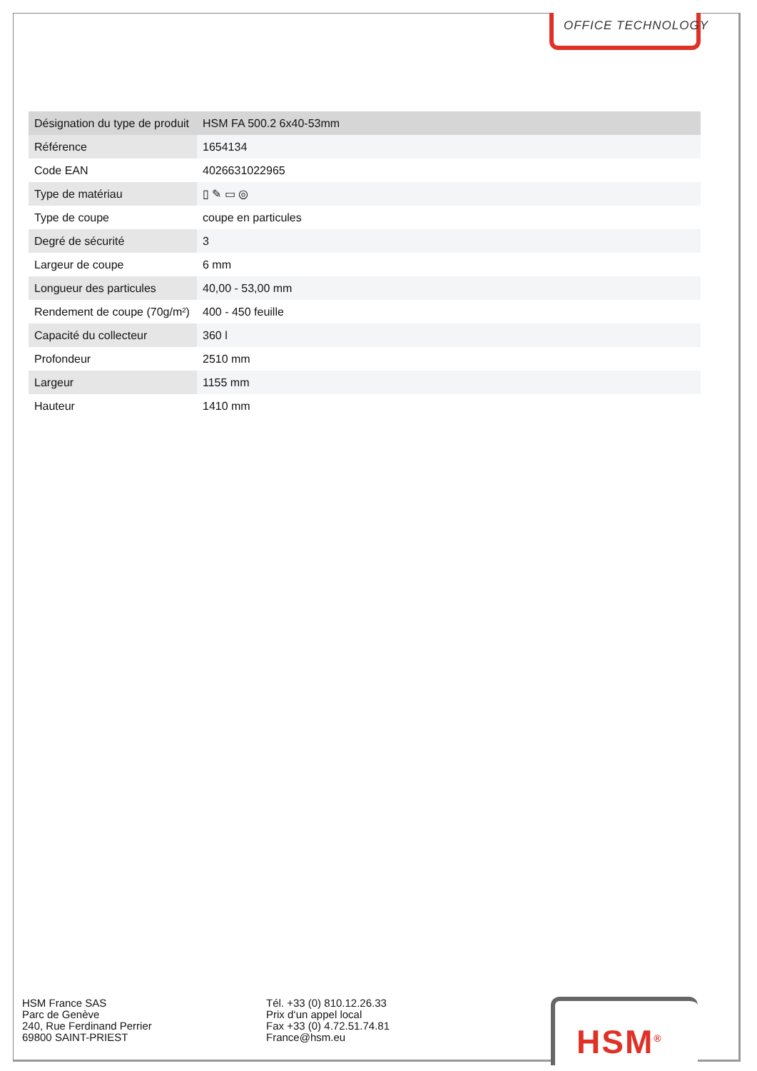OFFICE TECHNOLOGY
| Désignation du type de produit | HSM FA 500.2 6x40-53mm |
| Référence | 1654134 |
| Code EAN | 4026631022965 |
| Type de matériau | ▯ ✎ ▭ ◎ |
| Type de coupe | coupe en particules |
| Degré de sécurité | 3 |
| Largeur de coupe | 6 mm |
| Longueur des particules | 40,00 - 53,00 mm |
| Rendement de coupe (70g/m²) | 400 - 450 feuille |
| Capacité du collecteur | 360 l |
| Profondeur | 2510 mm |
| Largeur | 1155 mm |
| Hauteur | 1410 mm |
HSM France SAS
Parc de Genève
240, Rue Ferdinand Perrier
69800 SAINT-PRIEST
Tél. +33 (0) 810.12.26.33
Prix d‘un appel local
Fax +33 (0) 4.72.51.74.81
France@hsm.eu
HSM<sup>®</sup>